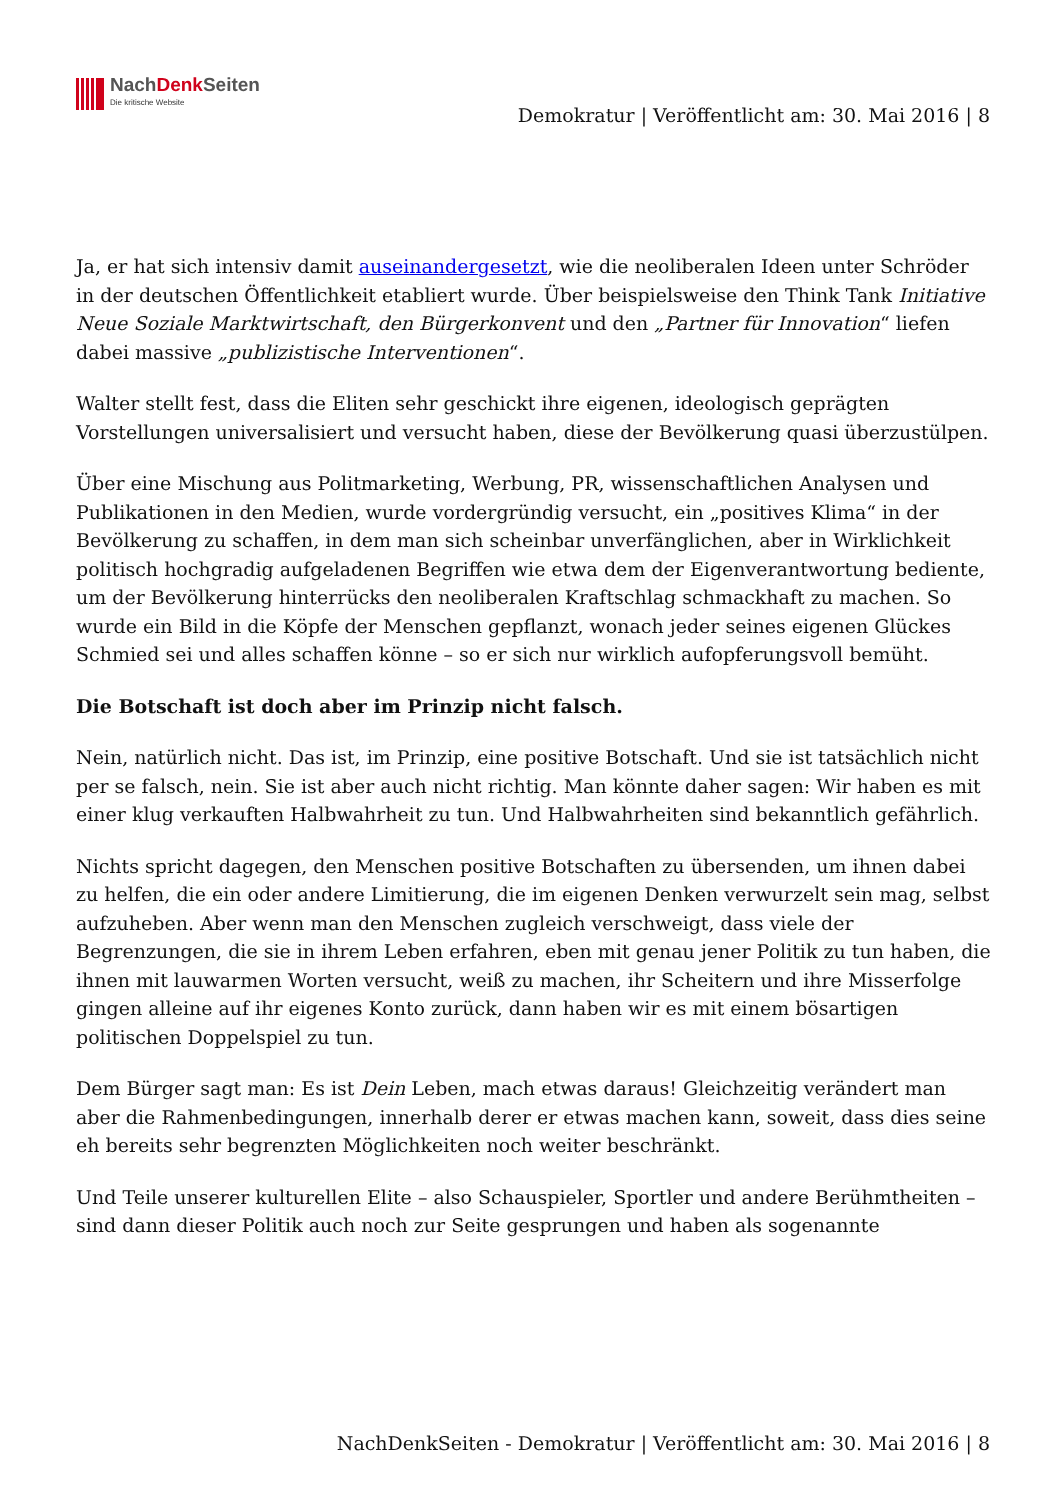NachDenk Seiten
Die kritische Website
Demokratur | Veröffentlicht am: 30. Mai 2016 | 8
Ja, er hat sich intensiv damit auseinandergesetzt, wie die neoliberalen Ideen unter Schröder in der deutschen Öffentlichkeit etabliert wurde. Über beispielsweise den Think Tank Initiative Neue Soziale Marktwirtschaft, den Bürgerkonvent und den „Partner für Innovation“ liefen dabei massive „publizistische Interventionen“.
Walter stellt fest, dass die Eliten sehr geschickt ihre eigenen, ideologisch geprägten Vorstellungen universalisiert und versucht haben, diese der Bevölkerung quasi überzustülpen.
Über eine Mischung aus Politmarketing, Werbung, PR, wissenschaftlichen Analysen und Publikationen in den Medien, wurde vordergründig versucht, ein „positives Klima“ in der Bevölkerung zu schaffen, in dem man sich scheinbar unverfänglichen, aber in Wirklichkeit politisch hochgradig aufgeladenen Begriffen wie etwa dem der Eigenverantwortung bediente, um der Bevölkerung hinterrücks den neoliberalen Kraftschlag schmackhaft zu machen. So wurde ein Bild in die Köpfe der Menschen gepflanzt, wonach jeder seines eigenen Glückes Schmied sei und alles schaffen könne – so er sich nur wirklich aufopferungsvoll bemüht.
Die Botschaft ist doch aber im Prinzip nicht falsch.
Nein, natürlich nicht. Das ist, im Prinzip, eine positive Botschaft. Und sie ist tatsächlich nicht per se falsch, nein. Sie ist aber auch nicht richtig. Man könnte daher sagen: Wir haben es mit einer klug verkauften Halbwahrheit zu tun. Und Halbwahrheiten sind bekanntlich gefährlich.
Nichts spricht dagegen, den Menschen positive Botschaften zu übersenden, um ihnen dabei zu helfen, die ein oder andere Limitierung, die im eigenen Denken verwurzelt sein mag, selbst aufzuheben. Aber wenn man den Menschen zugleich verschweigt, dass viele der Begrenzungen, die sie in ihrem Leben erfahren, eben mit genau jener Politik zu tun haben, die ihnen mit lauwarmen Worten versucht, weiß zu machen, ihr Scheitern und ihre Misserfolge gingen alleine auf ihr eigenes Konto zurück, dann haben wir es mit einem bösartigen politischen Doppelspiel zu tun.
Dem Bürger sagt man: Es ist Dein Leben, mach etwas daraus! Gleichzeitig verändert man aber die Rahmenbedingungen, innerhalb derer er etwas machen kann, soweit, dass dies seine eh bereits sehr begrenzten Möglichkeiten noch weiter beschränkt.
Und Teile unserer kulturellen Elite – also Schauspieler, Sportler und andere Berühmtheiten – sind dann dieser Politik auch noch zur Seite gesprungen und haben als sogenannte
NachDenkSeiten - Demokratur | Veröffentlicht am: 30. Mai 2016 | 8